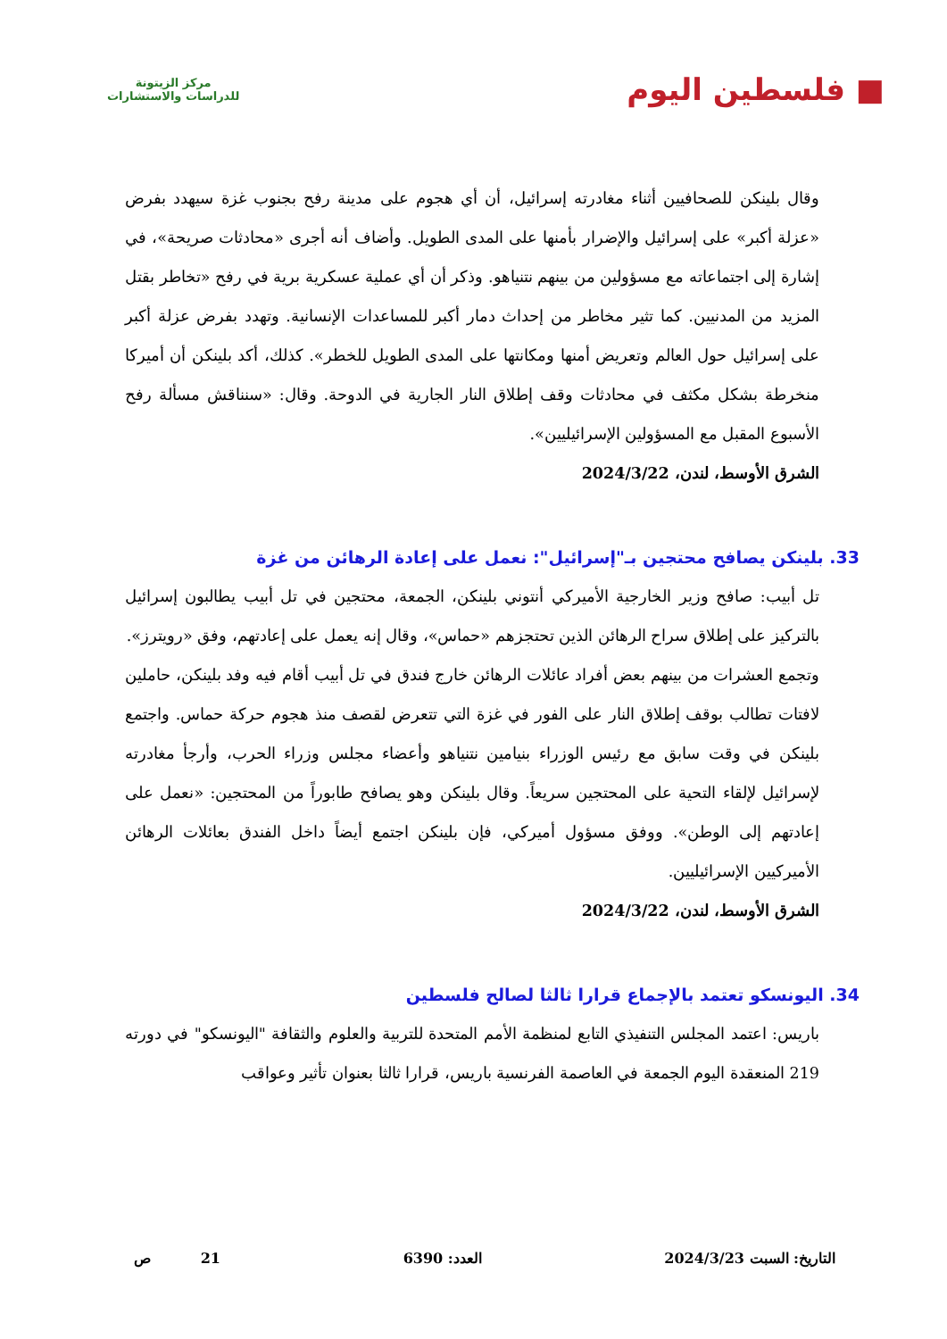■ فلسطين اليوم
مركز الزيتونة
للدراسات والاستشارات
وقال بلينكن للصحافيين أثناء مغادرته إسرائيل، أن أي هجوم على مدينة رفح بجنوب غزة سيهدد بفرض «عزلة أكبر» على إسرائيل والإضرار بأمنها على المدى الطويل. وأضاف أنه أجرى «محادثات صريحة»، في إشارة إلى اجتماعاته مع مسؤولين من بينهم نتنياهو. وذكر أن أي عملية عسكرية برية في رفح «تخاطر بقتل المزيد من المدنيين. كما تثير مخاطر من إحداث دمار أكبر للمساعدات الإنسانية. وتهدد بفرض عزلة أكبر على إسرائيل حول العالم وتعريض أمنها ومكانتها على المدى الطويل للخطر». كذلك، أكد بلينكن أن أميركا منخرطة بشكل مكثف في محادثات وقف إطلاق النار الجارية في الدوحة. وقال: «سنناقش مسألة رفح الأسبوع المقبل مع المسؤولين الإسرائيليين».
الشرق الأوسط، لندن، 2024/3/22
33. بلينكن يصافح محتجين بـ"إسرائيل": نعمل على إعادة الرهائن من غزة
تل أبيب: صافح وزير الخارجية الأميركي أنتوني بلينكن، الجمعة، محتجين في تل أبيب يطالبون إسرائيل بالتركيز على إطلاق سراح الرهائن الذين تحتجزهم «حماس»، وقال إنه يعمل على إعادتهم، وفق «رويترز».
وتجمع العشرات من بينهم بعض أفراد عائلات الرهائن خارج فندق في تل أبيب أقام فيه وفد بلينكن، حاملين لافتات تطالب بوقف إطلاق النار على الفور في غزة التي تتعرض لقصف منذ هجوم حركة حماس. واجتمع بلينكن في وقت سابق مع رئيس الوزراء بنيامين نتنياهو وأعضاء مجلس وزراء الحرب، وأرجأ مغادرته لإسرائيل لإلقاء التحية على المحتجين سريعاً. وقال بلينكن وهو يصافح طابوراً من المحتجين: «نعمل على إعادتهم إلى الوطن». ووفق مسؤول أميركي، فإن بلينكن اجتمع أيضاً داخل الفندق بعائلات الرهائن الأميركيين الإسرائيليين.
الشرق الأوسط، لندن، 2024/3/22
34. اليونسكو تعتمد بالإجماع قرارا ثالثا لصالح فلسطين
باريس: اعتمد المجلس التنفيذي التابع لمنظمة الأمم المتحدة للتربية والعلوم والثقافة "اليونسكو" في دورته 219 المنعقدة اليوم الجمعة في العاصمة الفرنسية باريس، قرارا ثالثا بعنوان تأثير وعواقب
التاريخ: السبت 2024/3/23 العدد: 6390 21 ص